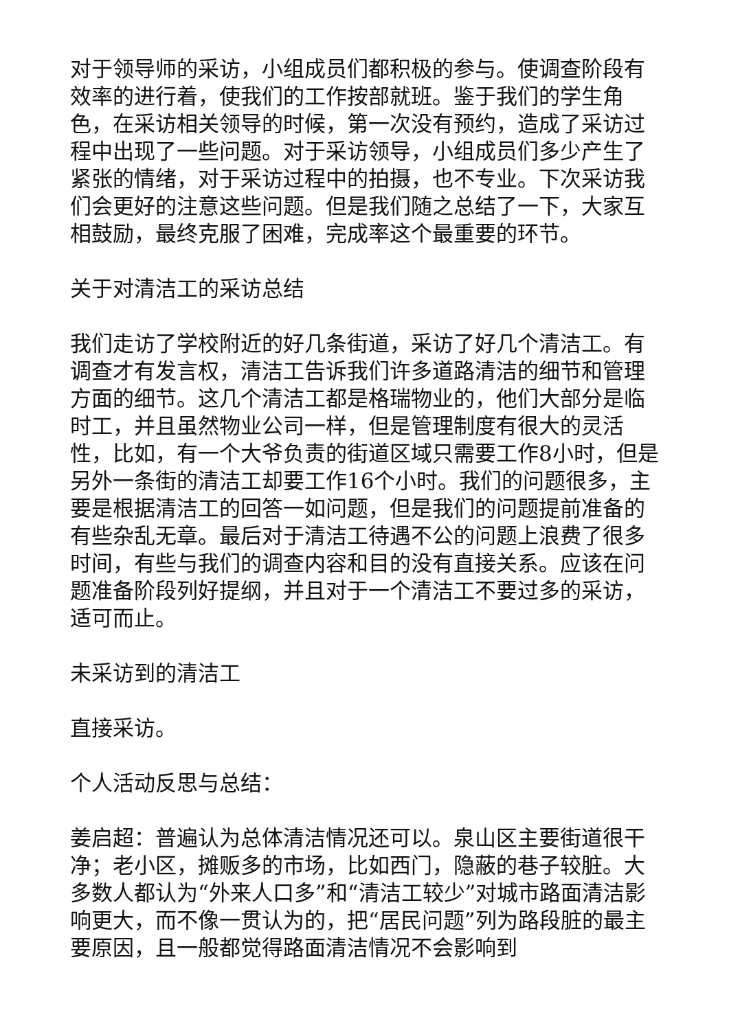对于领导师的采访，小组成员们都积极的参与。使调查阶段有效率的进行着，使我们的工作按部就班。鉴于我们的学生角色，在采访相关领导的时候，第一次没有预约，造成了采访过程中出现了一些问题。对于采访领导，小组成员们多少产生了紧张的情绪，对于采访过程中的拍摄，也不专业。下次采访我们会更好的注意这些问题。但是我们随之总结了一下，大家互相鼓励，最终克服了困难，完成率这个最重要的环节。
关于对清洁工的采访总结
我们走访了学校附近的好几条街道，采访了好几个清洁工。有调查才有发言权，清洁工告诉我们许多道路清洁的细节和管理方面的细节。这几个清洁工都是格瑞物业的，他们大部分是临时工，并且虽然物业公司一样，但是管理制度有很大的灵活性，比如，有一个大爷负责的街道区域只需要工作8小时，但是另外一条街的清洁工却要工作16个小时。我们的问题很多，主要是根据清洁工的回答一如问题，但是我们的问题提前准备的有些杂乱无章。最后对于清洁工待遇不公的问题上浪费了很多时间，有些与我们的调查内容和目的没有直接关系。应该在问题准备阶段列好提纲，并且对于一个清洁工不要过多的采访，适可而止。
未采访到的清洁工
直接采访。
个人活动反思与总结：
姜启超：普遍认为总体清洁情况还可以。泉山区主要街道很干净；老小区，摊贩多的市场，比如西门，隐蔽的巷子较脏。大多数人都认为“外来人口多”和“清洁工较少”对城市路面清洁影响更大，而不像一贯认为的，把“居民问题”列为路段脏的最主要原因，且一般都觉得路面清洁情况不会影响到